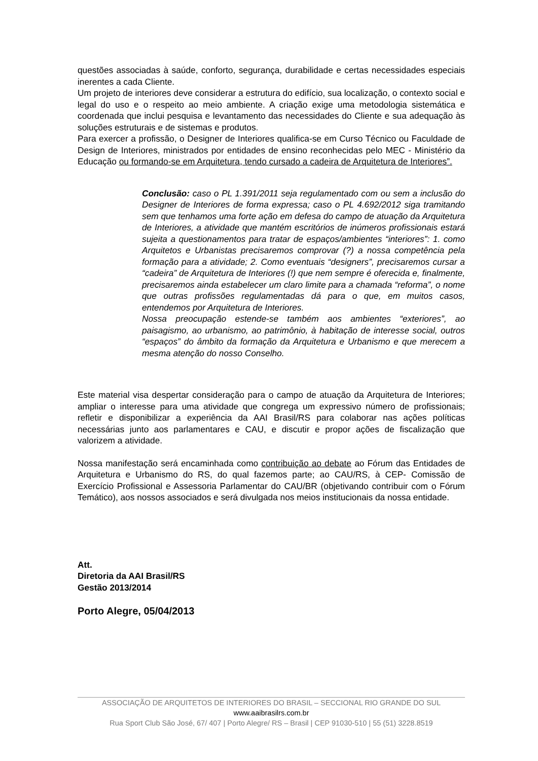questões associadas à saúde, conforto, segurança, durabilidade e certas necessidades especiais inerentes a cada Cliente.
Um projeto de interiores deve considerar a estrutura do edifício, sua localização, o contexto social e legal do uso e o respeito ao meio ambiente. A criação exige uma metodologia sistemática e coordenada que inclui pesquisa e levantamento das necessidades do Cliente e sua adequação às soluções estruturais e de sistemas e produtos.
Para exercer a profissão, o Designer de Interiores qualifica-se em Curso Técnico ou Faculdade de Design de Interiores, ministrados por entidades de ensino reconhecidas pelo MEC - Ministério da Educação ou formando-se em Arquitetura, tendo cursado a cadeira de Arquitetura de Interiores”.
Conclusão: caso o PL 1.391/2011 seja regulamentado com ou sem a inclusão do Designer de Interiores de forma expressa; caso o PL 4.692/2012 siga tramitando sem que tenhamos uma forte ação em defesa do campo de atuação da Arquitetura de Interiores, a atividade que mantém escritórios de inúmeros profissionais estará sujeita a questionamentos para tratar de espaços/ambientes “interiores”: 1. como Arquitetos e Urbanistas precisaremos comprovar (?) a nossa competência pela formação para a atividade; 2. Como eventuais “designers”, precisaremos cursar a “cadeira” de Arquitetura de Interiores (!) que nem sempre é oferecida e, finalmente, precisaremos ainda estabelecer um claro limite para a chamada “reforma”, o nome que outras profissões regulamentadas dá para o que, em muitos casos, entendemos por Arquitetura de Interiores.
Nossa preocupação estende-se também aos ambientes “exteriores”, ao paisagismo, ao urbanismo, ao patrimônio, à habitação de interesse social, outros “espaços” do âmbito da formação da Arquitetura e Urbanismo e que merecem a mesma atenção do nosso Conselho.
Este material visa despertar consideração para o campo de atuação da Arquitetura de Interiores; ampliar o interesse para uma atividade que congrega um expressivo número de profissionais; refletir e disponibilizar a experiência da AAI Brasil/RS para colaborar nas ações políticas necessárias junto aos parlamentares e CAU, e discutir e propor ações de fiscalização que valorizem a atividade.
Nossa manifestação será encaminhada como contribuição ao debate ao Fórum das Entidades de Arquitetura e Urbanismo do RS, do qual fazemos parte; ao CAU/RS, à CEP- Comissão de Exercício Profissional e Assessoria Parlamentar do CAU/BR (objetivando contribuir com o Fórum Temático), aos nossos associados e será divulgada nos meios institucionais da nossa entidade.
Att.
Diretoria da AAI Brasil/RS
Gestão 2013/2014
Porto Alegre, 05/04/2013
ASSOCIAÇÃO DE ARQUITETOS DE INTERIORES DO BRASIL – SECCIONAL RIO GRANDE DO SUL
www.aaibrasilrs.com.br
Rua Sport Club São José, 67/ 407 | Porto Alegre/ RS – Brasil | CEP 91030-510 | 55 (51) 3228.8519